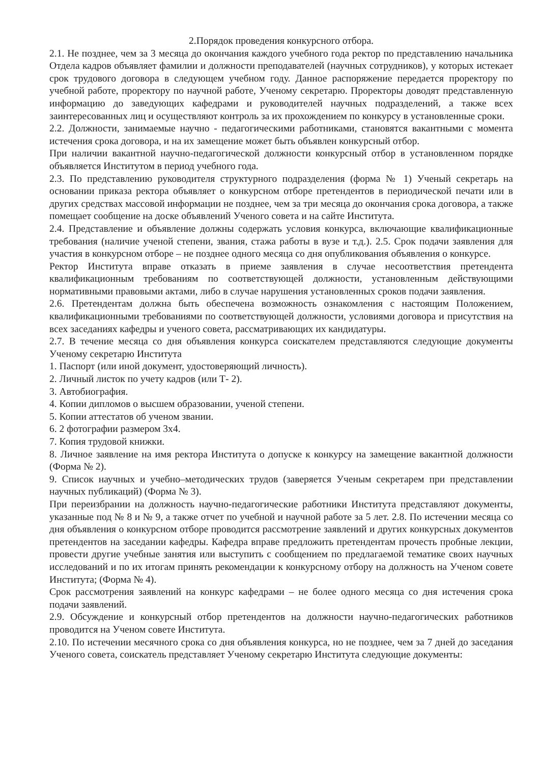2.Порядок проведения конкурсного отбора.
2.1. Не позднее, чем за 3 месяца до окончания каждого учебного года ректор по представлению начальника Отдела кадров объявляет фамилии и должности преподавателей (научных сотрудников), у которых истекает срок трудового договора в следующем учебном году. Данное распоряжение передается проректору по учебной работе, проректору по научной работе, Ученому секретарю. Проректоры доводят представленную информацию до заведующих кафедрами и руководителей научных подразделений, а также всех заинтересованных лиц и осуществляют контроль за их прохождением по конкурсу в установленные сроки.
2.2. Должности, занимаемые научно - педагогическими работниками, становятся вакантными с момента истечения срока договора, и на их замещение может быть объявлен конкурсный отбор.
При наличии вакантной научно-педагогической должности конкурсный отбор в установленном порядке объявляется Институтом в период учебного года.
2.3. По представлению руководителя структурного подразделения (форма № 1) Ученый секретарь на основании приказа ректора объявляет о конкурсном отборе претендентов в периодической печати или в других средствах массовой информации не позднее, чем за три месяца до окончания срока договора, а также помещает сообщение на доске объявлений Ученого совета и на сайте Института.
2.4. Представление и объявление должны содержать условия конкурса, включающие квалификационные требования (наличие ученой степени, звания, стажа работы в вузе и т.д.). 2.5. Срок подачи заявления для участия в конкурсном отборе – не позднее одного месяца со дня опубликования объявления о конкурсе.
Ректор Института вправе отказать в приеме заявления в случае несоответствия претендента квалификационным требованиям по соответствующей должности, установленным действующими нормативными правовыми актами, либо в случае нарушения установленных сроков подачи заявления.
2.6. Претендентам должна быть обеспечена возможность ознакомления с настоящим Положением, квалификационными требованиями по соответствующей должности, условиями договора и присутствия на всех заседаниях кафедры и ученого совета, рассматривающих их кандидатуры.
2.7. В течение месяца со дня объявления конкурса соискателем представляются следующие документы Ученому секретарю Института
1. Паспорт (или иной документ, удостоверяющий личность).
2. Личный листок по учету кадров (или Т- 2).
3. Автобиография.
4. Копии дипломов о высшем образовании, ученой степени.
5. Копии аттестатов об ученом звании.
6. 2 фотографии размером 3х4.
7. Копия трудовой книжки.
8. Личное заявление на имя ректора Института о допуске к конкурсу на замещение вакантной должности (Форма № 2).
9. Список научных и учебно–методических трудов (заверяется Ученым секретарем при представлении научных публикаций) (Форма № 3).
При переизбрании на должность научно-педагогические работники Института представляют документы, указанные под № 8 и № 9, а также отчет по учебной и научной работе за 5 лет. 2.8. По истечении месяца со дня объявления о конкурсном отборе проводится рассмотрение заявлений и других конкурсных документов претендентов на заседании кафедры. Кафедра вправе предложить претендентам прочесть пробные лекции, провести другие учебные занятия или выступить с сообщением по предлагаемой тематике своих научных исследований и по их итогам принять рекомендации к конкурсному отбору на должность на Ученом совете Института; (Форма № 4).
Срок рассмотрения заявлений на конкурс кафедрами – не более одного месяца со дня истечения срока подачи заявлений.
2.9. Обсуждение и конкурсный отбор претендентов на должности научно-педагогических работников проводится на Ученом совете Института.
2.10. По истечении месячного срока со дня объявления конкурса, но не позднее, чем за 7 дней до заседания Ученого совета, соискатель представляет Ученому секретарю Института следующие документы: